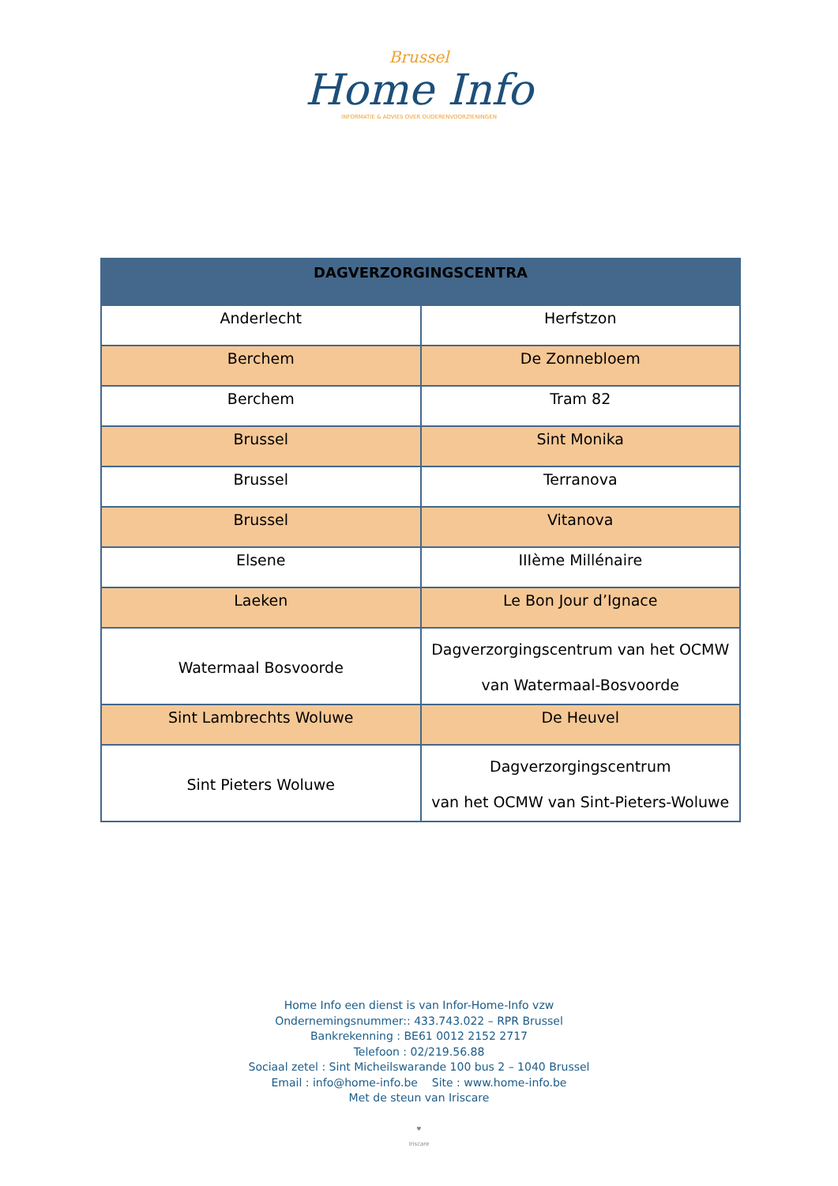Brussel
Home Info
INFORMATIE & ADVIES OVER OUDERENVOORZIENINGEN
| DAGVERZORGINGSCENTRA | |
| --- | --- |
| Anderlecht | Herfstzon |
| Berchem | De Zonnebloem |
| Berchem | Tram 82 |
| Brussel | Sint Monika |
| Brussel | Terranova |
| Brussel | Vitanova |
| Elsene | IIIème Millénaire |
| Laeken | Le Bon Jour d’Ignace |
| Watermaal Bosvoorde | Dagverzorgingscentrum van het OCMW van Watermaal-Bosvoorde |
| Sint Lambrechts Woluwe | De Heuvel |
| Sint Pieters Woluwe | Dagverzorgingscentrum van het OCMW van Sint-Pieters-Woluwe |
Home Info een dienst is van Infor-Home-Info vzw
Ondernemingsnummer:: 433.743.022 – RPR Brussel
Bankrekenning : BE61 0012 2152 2717
Telefoon : 02/219.56.88
Sociaal zetel : Sint Micheilswarande 100 bus 2 – 1040 Brussel
Email : info@home-info.be Site : www.home-info.be
Met de steun van Iriscare
♥
Iriscare